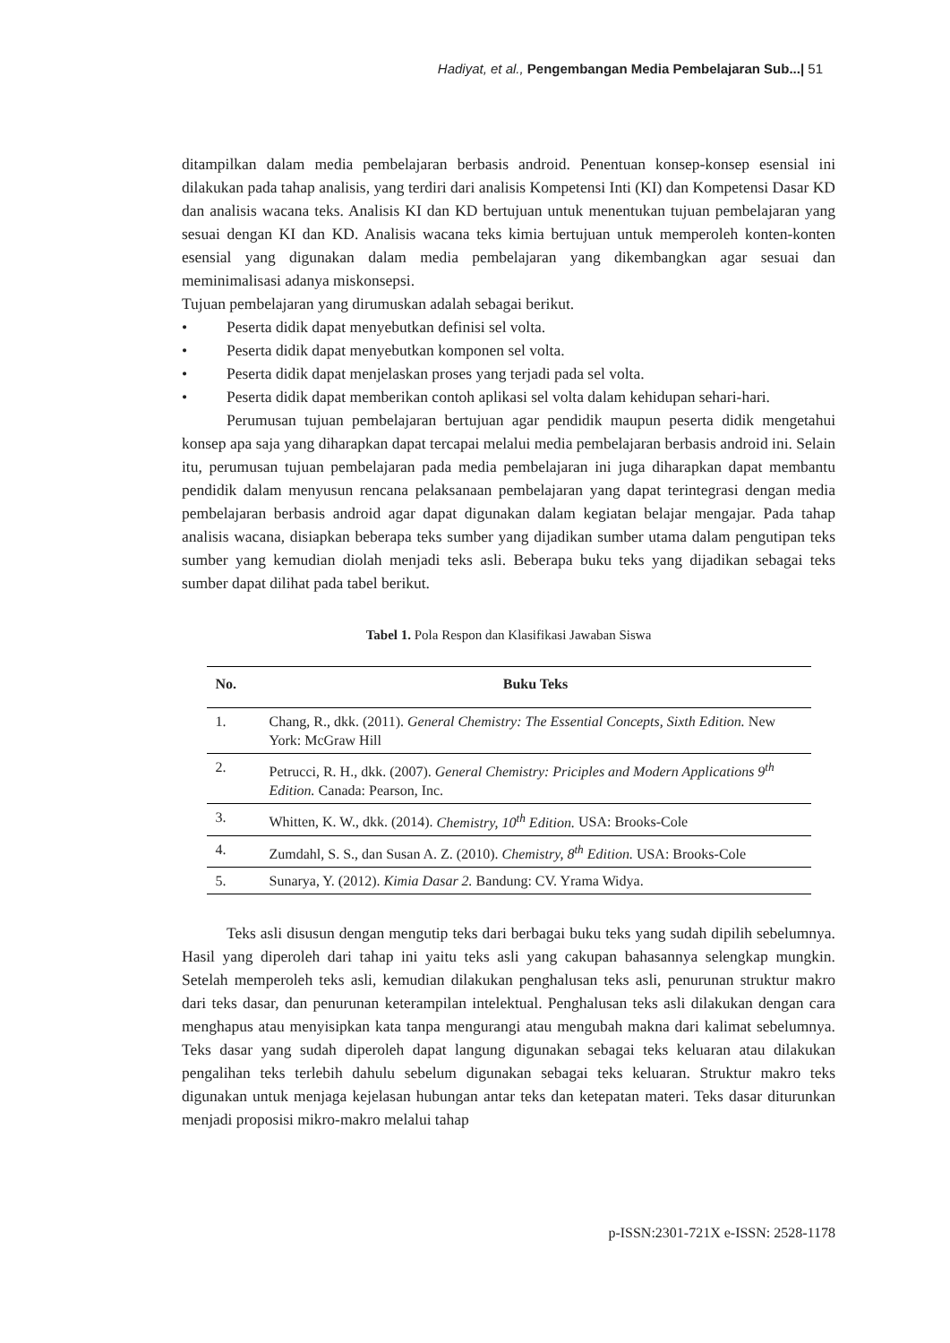Hadiyat, et al., Pengembangan Media Pembelajaran Sub...| 51
ditampilkan dalam media pembelajaran berbasis android. Penentuan konsep-konsep esensial ini dilakukan pada tahap analisis, yang terdiri dari analisis Kompetensi Inti (KI) dan Kompetensi Dasar KD dan analisis wacana teks. Analisis KI dan KD bertujuan untuk menentukan tujuan pembelajaran yang sesuai dengan KI dan KD. Analisis wacana teks kimia bertujuan untuk memperoleh konten-konten esensial yang digunakan dalam media pembelajaran yang dikembangkan agar sesuai dan meminimalisasi adanya miskonsepsi.
Tujuan pembelajaran yang dirumuskan adalah sebagai berikut.
• Peserta didik dapat menyebutkan definisi sel volta.
• Peserta didik dapat menyebutkan komponen sel volta.
• Peserta didik dapat menjelaskan proses yang terjadi pada sel volta.
• Peserta didik dapat memberikan contoh aplikasi sel volta dalam kehidupan sehari-hari.
Perumusan tujuan pembelajaran bertujuan agar pendidik maupun peserta didik mengetahui konsep apa saja yang diharapkan dapat tercapai melalui media pembelajaran berbasis android ini. Selain itu, perumusan tujuan pembelajaran pada media pembelajaran ini juga diharapkan dapat membantu pendidik dalam menyusun rencana pelaksanaan pembelajaran yang dapat terintegrasi dengan media pembelajaran berbasis android agar dapat digunakan dalam kegiatan belajar mengajar. Pada tahap analisis wacana, disiapkan beberapa teks sumber yang dijadikan sumber utama dalam pengutipan teks sumber yang kemudian diolah menjadi teks asli. Beberapa buku teks yang dijadikan sebagai teks sumber dapat dilihat pada tabel berikut.
Tabel 1. Pola Respon dan Klasifikasi Jawaban Siswa
| No. | Buku Teks |
| --- | --- |
| 1. | Chang, R., dkk. (2011). General Chemistry: The Essential Concepts, Sixth Edition. New York: McGraw Hill |
| 2. | Petrucci, R. H., dkk. (2007). General Chemistry: Priciples and Modern Applications 9<sup>th</sup> Edition. Canada: Pearson, Inc. |
| 3. | Whitten, K. W., dkk. (2014). Chemistry, 10<sup>th</sup> Edition. USA: Brooks-Cole |
| 4. | Zumdahl, S. S., dan Susan A. Z. (2010). Chemistry, 8<sup>th</sup> Edition. USA: Brooks-Cole |
| 5. | Sunarya, Y. (2012). Kimia Dasar 2. Bandung: CV. Yrama Widya. |
Teks asli disusun dengan mengutip teks dari berbagai buku teks yang sudah dipilih sebelumnya. Hasil yang diperoleh dari tahap ini yaitu teks asli yang cakupan bahasannya selengkap mungkin. Setelah memperoleh teks asli, kemudian dilakukan penghalusan teks asli, penurunan struktur makro dari teks dasar, dan penurunan keterampilan intelektual. Penghalusan teks asli dilakukan dengan cara menghapus atau menyisipkan kata tanpa mengurangi atau mengubah makna dari kalimat sebelumnya. Teks dasar yang sudah diperoleh dapat langung digunakan sebagai teks keluaran atau dilakukan pengalihan teks terlebih dahulu sebelum digunakan sebagai teks keluaran. Struktur makro teks digunakan untuk menjaga kejelasan hubungan antar teks dan ketepatan materi. Teks dasar diturunkan menjadi proposisi mikro-makro melalui tahap
p-ISSN:2301-721X e-ISSN: 2528-1178